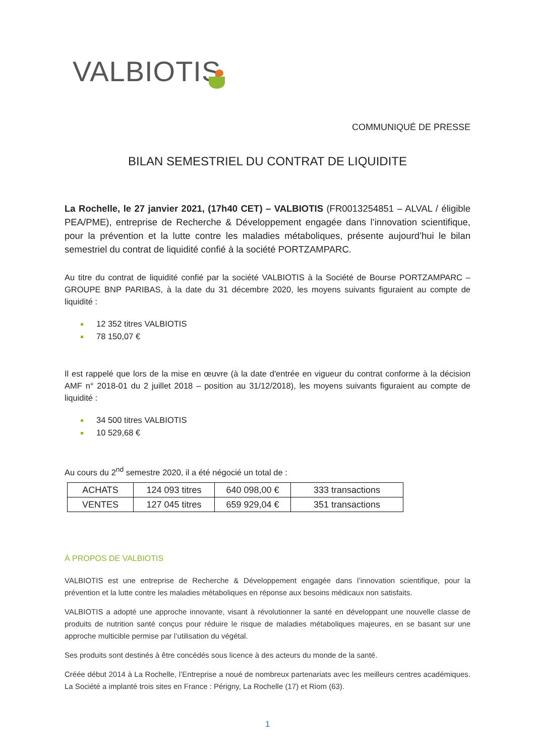VALBIOTIS
COMMUNIQUÉ DE PRESSE
BILAN SEMESTRIEL DU CONTRAT DE LIQUIDITE
La Rochelle, le 27 janvier 2021, (17h40 CET) – VALBIOTIS (FR0013254851 – ALVAL / éligible PEA/PME), entreprise de Recherche & Développement engagée dans l’innovation scientifique, pour la prévention et la lutte contre les maladies métaboliques, présente aujourd’hui le bilan semestriel du contrat de liquidité confié à la société PORTZAMPARC.
Au titre du contrat de liquidité confié par la société VALBIOTIS à la Société de Bourse PORTZAMPARC – GROUPE BNP PARIBAS, à la date du 31 décembre 2020, les moyens suivants figuraient au compte de liquidité :
12 352 titres VALBIOTIS
78 150,07 €
Il est rappelé que lors de la mise en œuvre (à la date d'entrée en vigueur du contrat conforme à la décision AMF n° 2018-01 du 2 juillet 2018 – position au 31/12/2018), les moyens suivants figuraient au compte de liquidité :
34 500 titres VALBIOTIS
10 529,68 €
Au cours du 2<sup>nd</sup> semestre 2020, il a été négocié un total de :
| ACHATS | 124 093 titres | 640 098,00 € | 333 transactions |
| VENTES | 127 045 titres | 659 929,04 € | 351 transactions |
À PROPOS DE VALBIOTIS
VALBIOTIS est une entreprise de Recherche & Développement engagée dans l’innovation scientifique, pour la prévention et la lutte contre les maladies métaboliques en réponse aux besoins médicaux non satisfaits.
VALBIOTIS a adopté une approche innovante, visant à révolutionner la santé en développant une nouvelle classe de produits de nutrition santé conçus pour réduire le risque de maladies métaboliques majeures, en se basant sur une approche multicible permise par l’utilisation du végétal.
Ses produits sont destinés à être concédés sous licence à des acteurs du monde de la santé.
Créée début 2014 à La Rochelle, l’Entreprise a noué de nombreux partenariats avec les meilleurs centres académiques. La Société a implanté trois sites en France : Périgny, La Rochelle (17) et Riom (63).
1